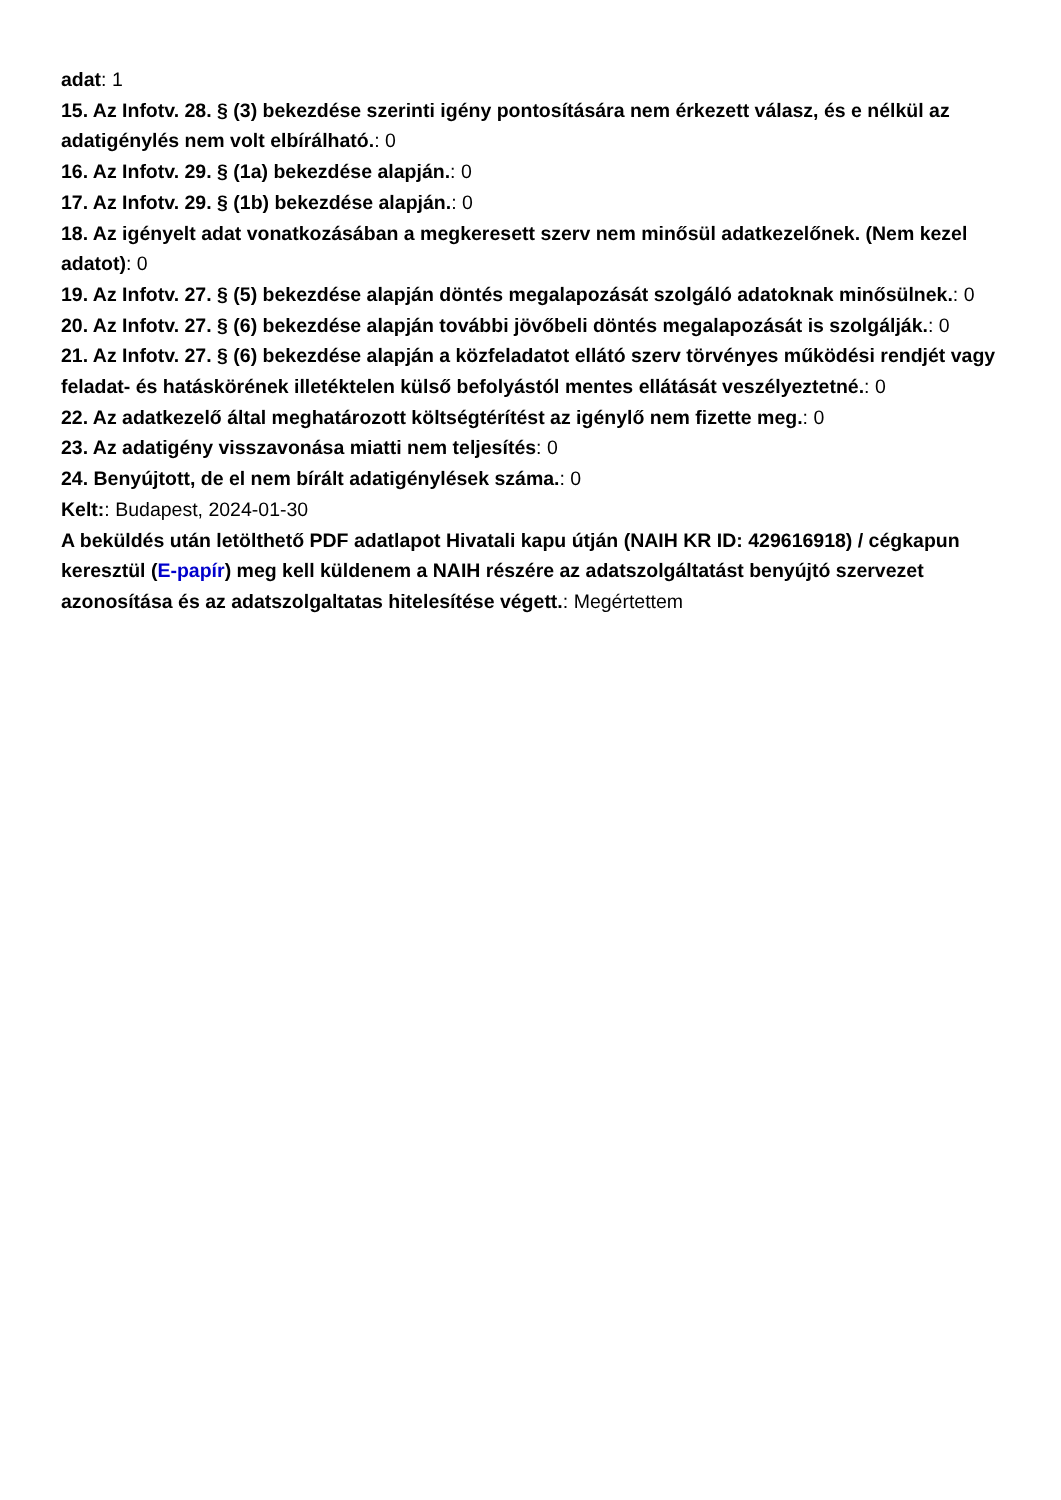adat: 1
15. Az Infotv. 28. § (3) bekezdése szerinti igény pontosítására nem érkezett válasz, és e nélkül az adatigénylés nem volt elbírálható.: 0
16. Az Infotv. 29. § (1a) bekezdése alapján.: 0
17. Az Infotv. 29. § (1b) bekezdése alapján.: 0
18. Az igényelt adat vonatkozásában a megkeresett szerv nem minősül adatkezelőnek. (Nem kezel adatot): 0
19. Az Infotv. 27. § (5) bekezdése alapján döntés megalapozását szolgáló adatoknak minősülnek.: 0
20. Az Infotv. 27. § (6) bekezdése alapján további jövőbeli döntés megalapozását is szolgálják.: 0
21. Az Infotv. 27. § (6) bekezdése alapján a közfeladatot ellátó szerv törvényes működési rendjét vagy feladat- és hatáskörének illetéktelen külső befolyástól mentes ellátását veszélyeztetné.: 0
22. Az adatkezelő által meghatározott költségtérítést az igénylő nem fizette meg.: 0
23. Az adatigény visszavonása miatti nem teljesítés: 0
24. Benyújtott, de el nem bírált adatigénylések száma.: 0
Kelt:: Budapest, 2024-01-30
A beküldés után letölthető PDF adatlapot Hivatali kapu útján (NAIH KR ID: 429616918) / cégkapun keresztül (E-papír) meg kell küldenem a NAIH részére az adatszolgáltatást benyújtó szervezet azonosítása és az adatszolgaltatas hitelesítése végett.: Megértettem